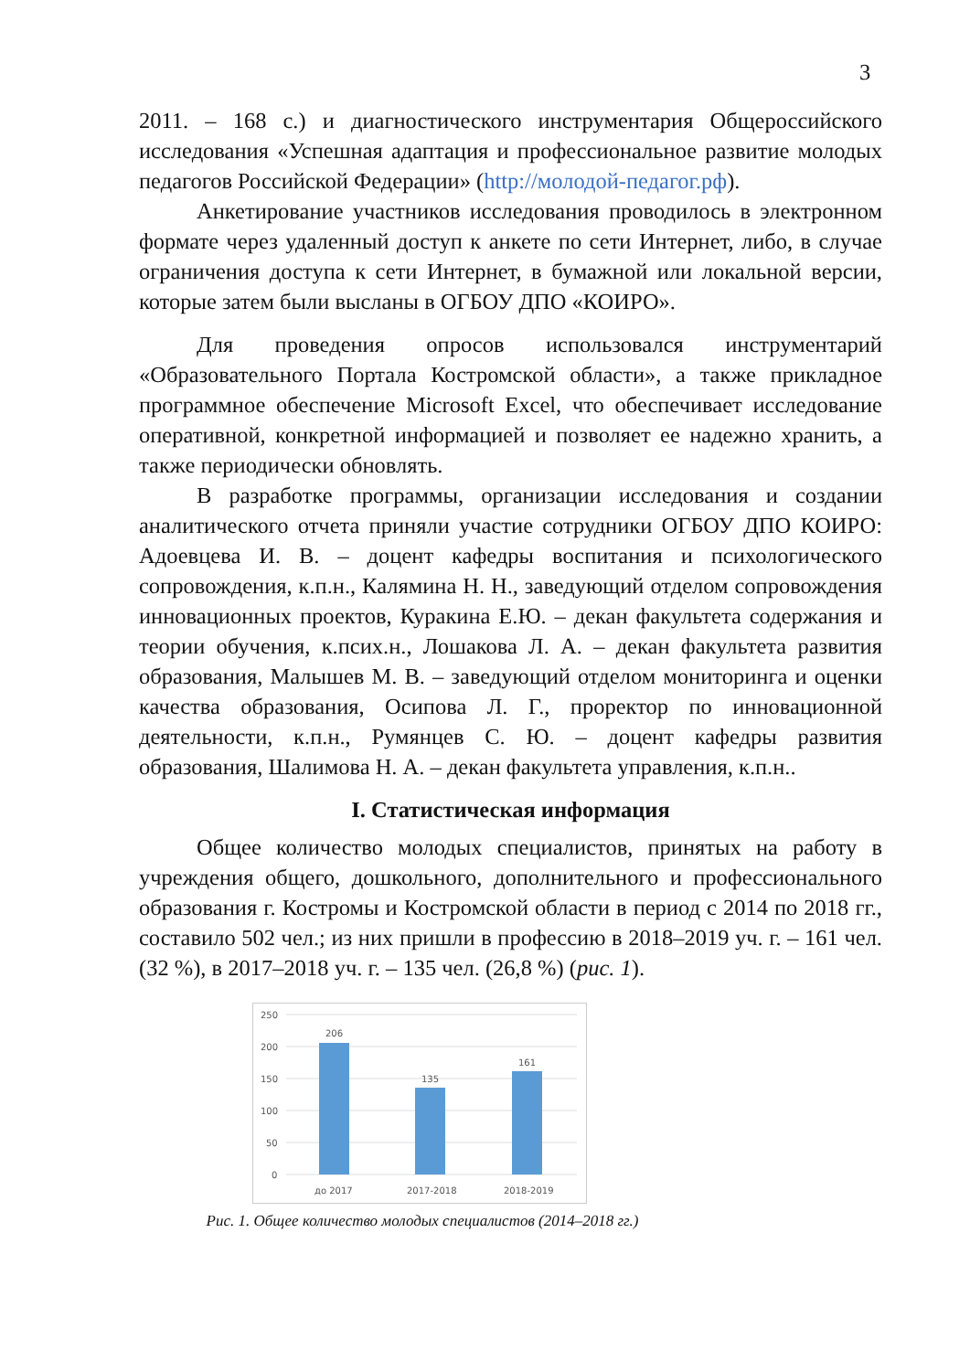3
2011. – 168 с.) и диагностического инструментария Общероссийского исследования «Успешная адаптация и профессиональное развитие молодых педагогов Российской Федерации» (http://молодой-педагог.рф).
Анкетирование участников исследования проводилось в электронном формате через удаленный доступ к анкете по сети Интернет, либо, в случае ограничения доступа к сети Интернет, в бумажной или локальной версии, которые затем были высланы в ОГБОУ ДПО «КОИРО».
Для проведения опросов использовался инструментарий «Образовательного Портала Костромской области», а также прикладное программное обеспечение Microsoft Excel, что обеспечивает исследование оперативной, конкретной информацией и позволяет ее надежно хранить, а также периодически обновлять.
В разработке программы, организации исследования и создании аналитического отчета приняли участие сотрудники ОГБОУ ДПО КОИРО: Адоевцева И. В. – доцент кафедры воспитания и психологического сопровождения, к.п.н., Калямина Н. Н., заведующий отделом сопровождения инновационных проектов, Куракина Е.Ю. – декан факультета содержания и теории обучения, к.псих.н., Лошакова Л. А. – декан факультета развития образования, Малышев М. В. – заведующий отделом мониторинга и оценки качества образования, Осипова Л. Г., проректор по инновационной деятельности, к.п.н., Румянцев С. Ю. – доцент кафедры развития образования, Шалимова Н. А. – декан факультета управления, к.п.н..
I. Статистическая информация
Общее количество молодых специалистов, принятых на работу в учреждения общего, дошкольного, дополнительного и профессионального образования г. Костромы и Костромской области в период с 2014 по 2018 гг., составило 502 чел.; из них пришли в профессию в 2018–2019 уч. г. – 161 чел. (32 %), в 2017–2018 уч. г. – 135 чел. (26,8 %) (рис. 1).
250
200
150
100
50
0
206
135
161
до 2017
2017-2018
2018-2019
Рис. 1. Общее количество молодых специалистов (2014–2018 гг.)